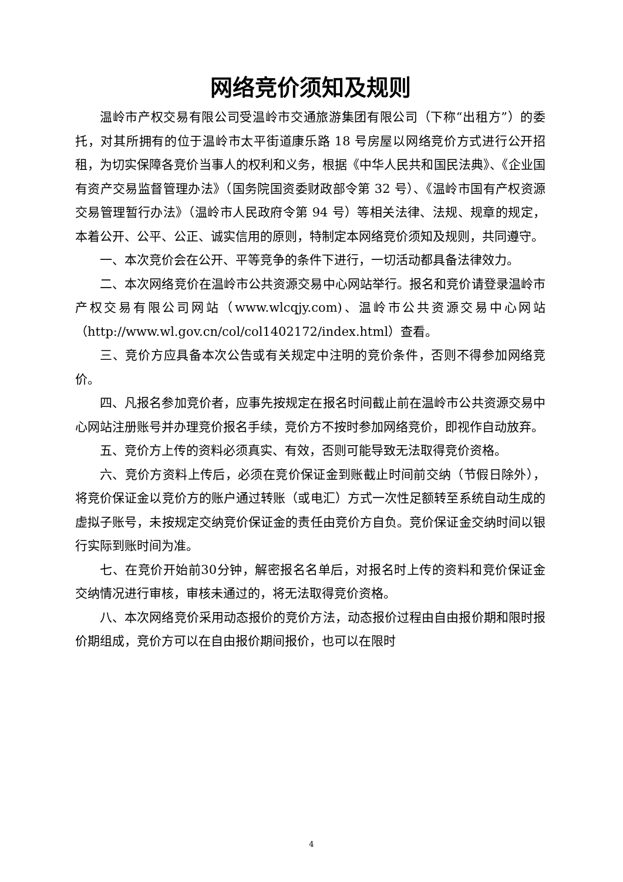网络竞价须知及规则
温岭市产权交易有限公司受温岭市交通旅游集团有限公司（下称“出租方”）的委托，对其所拥有的位于温岭市太平街道康乐路 18 号房屋以网络竞价方式进行公开招租，为切实保障各竞价当事人的权利和义务，根据《中华人民共和国民法典》、《企业国有资产交易监督管理办法》（国务院国资委财政部令第 32 号）、《温岭市国有产权资源交易管理暂行办法》（温岭市人民政府令第 94 号）等相关法律、法规、规章的规定，本着公开、公平、公正、诚实信用的原则，特制定本网络竞价须知及规则，共同遵守。
一、本次竞价会在公开、平等竞争的条件下进行，一切活动都具备法律效力。
二、本次网络竞价在温岭市公共资源交易中心网站举行。报名和竞价请登录温岭市产权交易有限公司网站（www.wlcqjy.com)、温岭市公共资源交易中心网站（http://www.wl.gov.cn/col/col1402172/index.html）查看。
三、竞价方应具备本次公告或有关规定中注明的竞价条件，否则不得参加网络竞价。
四、凡报名参加竞价者，应事先按规定在报名时间截止前在温岭市公共资源交易中心网站注册账号并办理竞价报名手续，竞价方不按时参加网络竞价，即视作自动放弃。
五、竞价方上传的资料必须真实、有效，否则可能导致无法取得竞价资格。
六、竞价方资料上传后，必须在竞价保证金到账截止时间前交纳（节假日除外），将竞价保证金以竞价方的账户通过转账（或电汇）方式一次性足额转至系统自动生成的虚拟子账号，未按规定交纳竞价保证金的责任由竞价方自负。竞价保证金交纳时间以银行实际到账时间为准。
七、在竞价开始前30分钟，解密报名名单后，对报名时上传的资料和竞价保证金交纳情况进行审核，审核未通过的，将无法取得竞价资格。
八、本次网络竞价采用动态报价的竞价方法，动态报价过程由自由报价期和限时报价期组成，竞价方可以在自由报价期间报价，也可以在限时
4